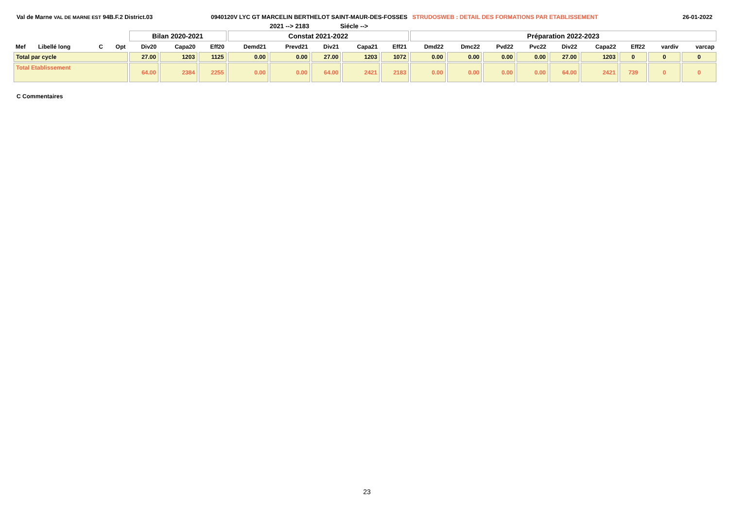Val de Marne VAL DE MARNE EST 94B.F.2 District.03 0940120V LYC GT MARCELIN BERTHELOT SAINT-MAUR-DES-FOSSES STRUDOSWEB : DETAIL DES FORMATIONS PAR ETABLISSEMENT
26-01-2022
2021 --> 2183 Siécle -->
| | | | | Bilan 2020-2021 | | | Constat 2021-2022 | | | | | Préparation 2022-2023 | | | | | | | | |
| --- | --- | --- | --- | --- | --- | --- | --- | --- | --- | --- | --- | --- | --- | --- | --- | --- | --- | --- | --- | --- |
| Mef | Libellé long | C | Opt | Div20 | Capa20 | Eff20 | Demd21 | Prevd21 | Div21 | Capa21 | Eff21 | Dmd22 | Dmc22 | Pvd22 | Pvc22 | Div22 | Capa22 | Eff22 | vardiv | varcap |
| Total par cycle | | | | 27.00 | 1203 | 1125 | 0.00 | 0.00 | 27.00 | 1203 | 1072 | 0.00 | 0.00 | 0.00 | 0.00 | 27.00 | 1203 | 0 | 0 | 0 |
| Total Etablissement | | | | 64.00 | 2384 | 2255 | 0.00 | 0.00 | 64.00 | 2421 | 2183 | 0.00 | 0.00 | 0.00 | 0.00 | 64.00 | 2421 | 739 | 0 | 0 |
C Commentaires
23